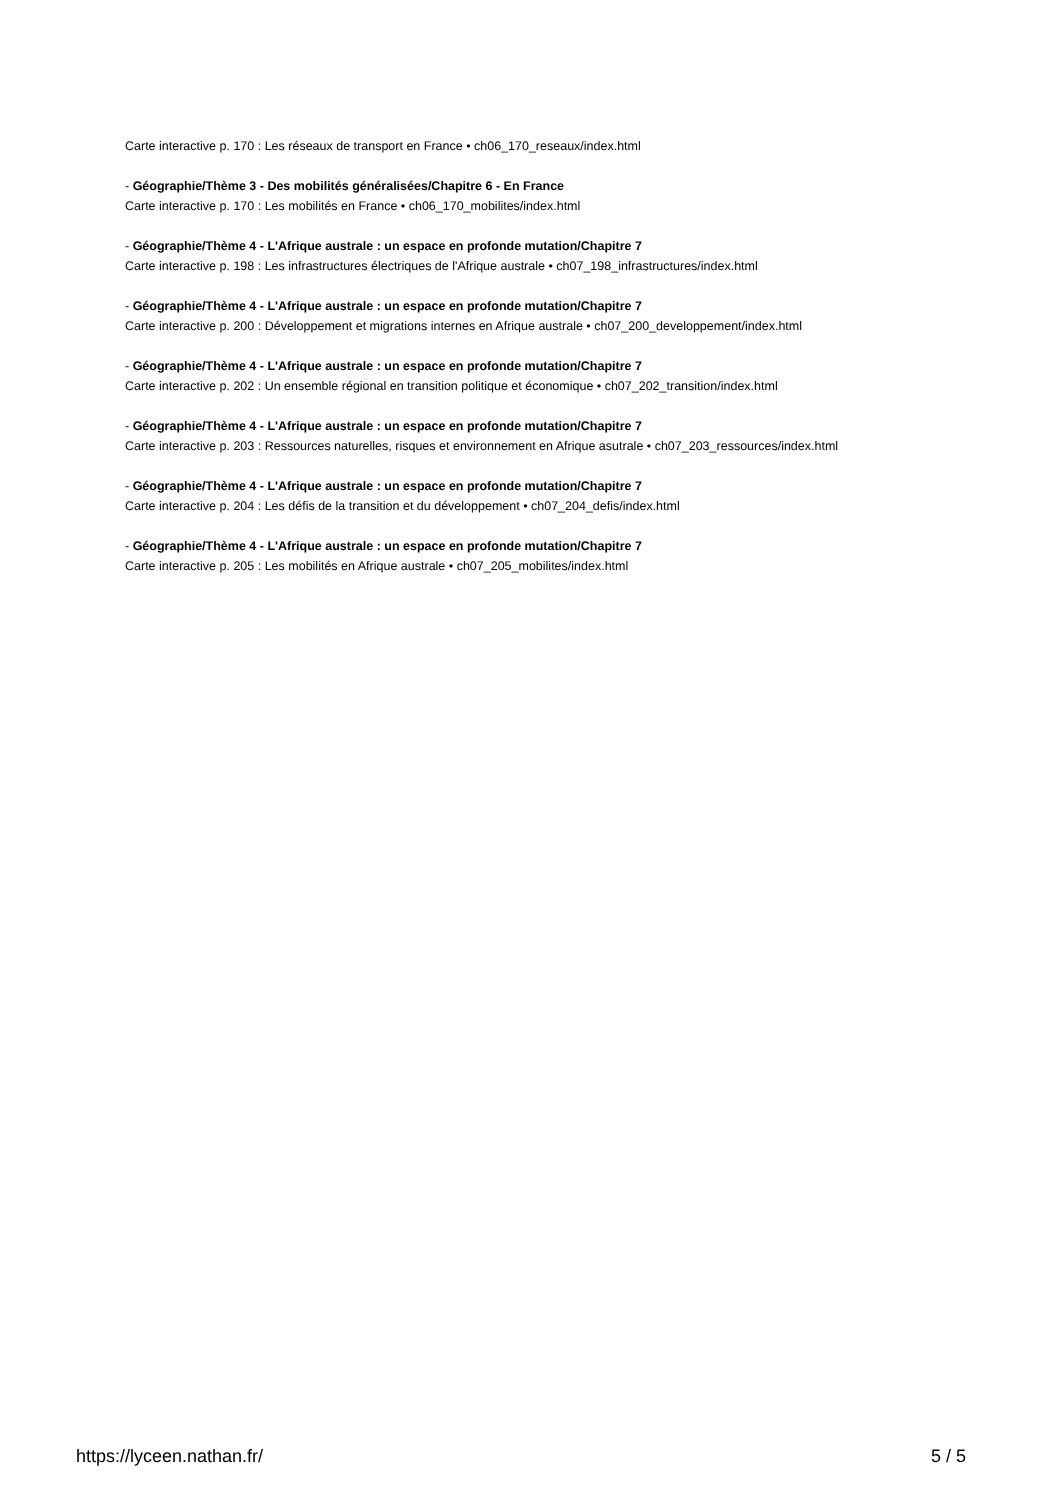Carte interactive p. 170 : Les réseaux de transport en France • ch06_170_reseaux/index.html
- Géographie/Thème 3 - Des mobilités généralisées/Chapitre 6 - En France
Carte interactive p. 170 : Les mobilités en France • ch06_170_mobilites/index.html
- Géographie/Thème 4 - L'Afrique australe : un espace en profonde mutation/Chapitre 7
Carte interactive p. 198 : Les infrastructures électriques de l'Afrique australe • ch07_198_infrastructures/index.html
- Géographie/Thème 4 - L'Afrique australe : un espace en profonde mutation/Chapitre 7
Carte interactive p. 200 : Développement et migrations internes en Afrique australe • ch07_200_developpement/index.html
- Géographie/Thème 4 - L'Afrique australe : un espace en profonde mutation/Chapitre 7
Carte interactive p. 202 : Un ensemble régional en transition politique et économique • ch07_202_transition/index.html
- Géographie/Thème 4 - L'Afrique australe : un espace en profonde mutation/Chapitre 7
Carte interactive p. 203 : Ressources naturelles, risques et environnement en Afrique asutrale • ch07_203_ressources/index.html
- Géographie/Thème 4 - L'Afrique australe : un espace en profonde mutation/Chapitre 7
Carte interactive p. 204 : Les défis de la transition et du développement • ch07_204_defis/index.html
- Géographie/Thème 4 - L'Afrique australe : un espace en profonde mutation/Chapitre 7
Carte interactive p. 205 : Les mobilités en Afrique australe • ch07_205_mobilites/index.html
https://lyceen.nathan.fr/ 5 / 5